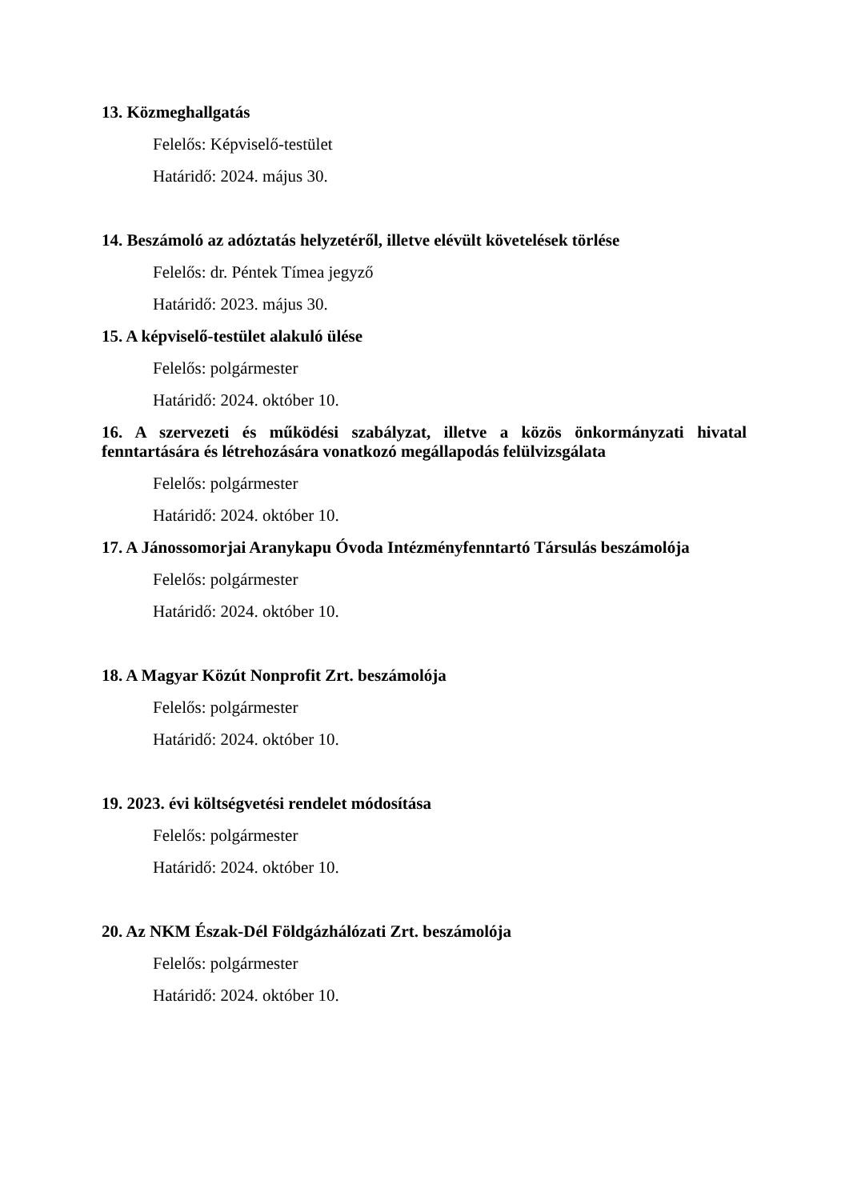13. Közmeghallgatás
Felelős: Képviselő-testület
Határidő: 2024. május 30.
14. Beszámoló az adóztatás helyzetéről, illetve elévült követelések törlése
Felelős: dr. Péntek Tímea jegyző
Határidő: 2023. május 30.
15. A képviselő-testület alakuló ülése
Felelős: polgármester
Határidő: 2024. október 10.
16. A szervezeti és működési szabályzat, illetve a közös önkormányzati hivatal fenntartására és létrehozására vonatkozó megállapodás felülvizsgálata
Felelős: polgármester
Határidő: 2024. október 10.
17. A Jánossomorjai Aranykapu Óvoda Intézményfenntartó Társulás beszámolója
Felelős: polgármester
Határidő: 2024. október 10.
18. A Magyar Közút Nonprofit Zrt. beszámolója
Felelős: polgármester
Határidő: 2024. október 10.
19. 2023. évi költségvetési rendelet módosítása
Felelős: polgármester
Határidő: 2024. október 10.
20. Az NKM Észak-Dél Földgázhálózati Zrt. beszámolója
Felelős: polgármester
Határidő: 2024. október 10.